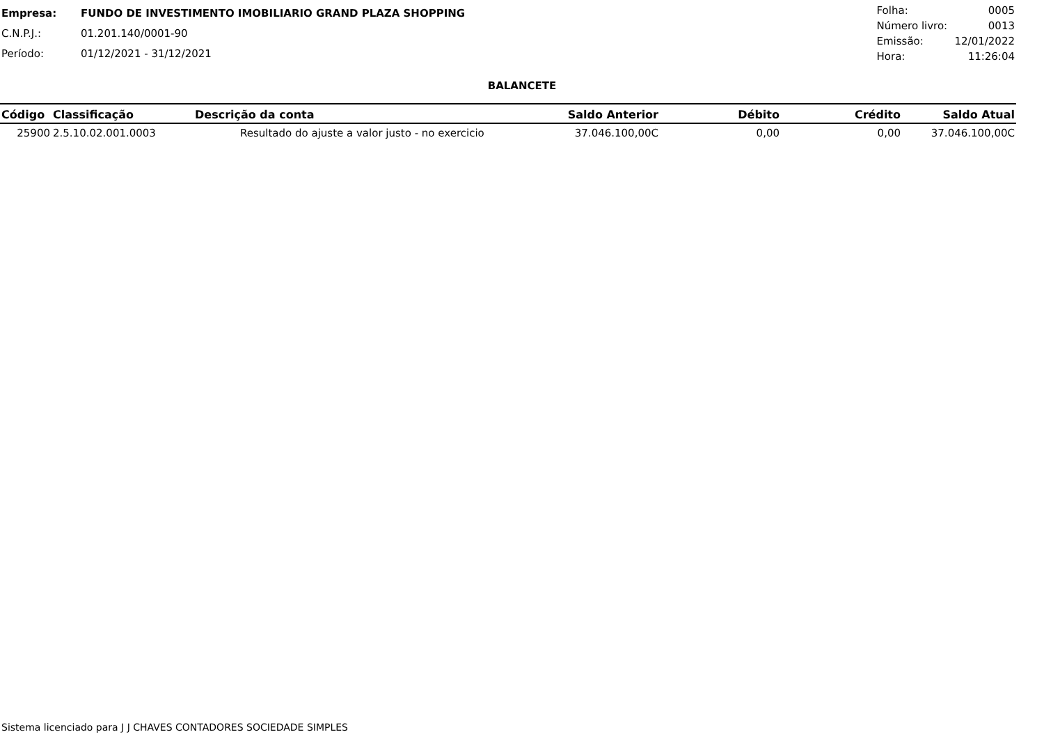| Empresa: | FUNDO DE INVESTIMENTO IMOBILIARIO GRAND PLAZA SHOPPING |
| C.N.P.J.: | 01.201.140/0001-90 |
| Período: | 01/12/2021 - 31/12/2021 |
| Folha: | 0005 |
| Número livro: | 0013 |
| Emissão: | 12/01/2022 |
| Hora: | 11:26:04 |
BALANCETE
| Código | Classificação | Descrição da conta | Saldo Anterior | Débito | Crédito | Saldo Atual |
| --- | --- | --- | --- | --- | --- | --- |
| 25900 | 2.5.10.02.001.0003 | Resultado do ajuste a valor justo - no exercicio | 37.046.100,00C | 0,00 | 0,00 | 37.046.100,00C |
Sistema licenciado para J J CHAVES CONTADORES SOCIEDADE SIMPLES